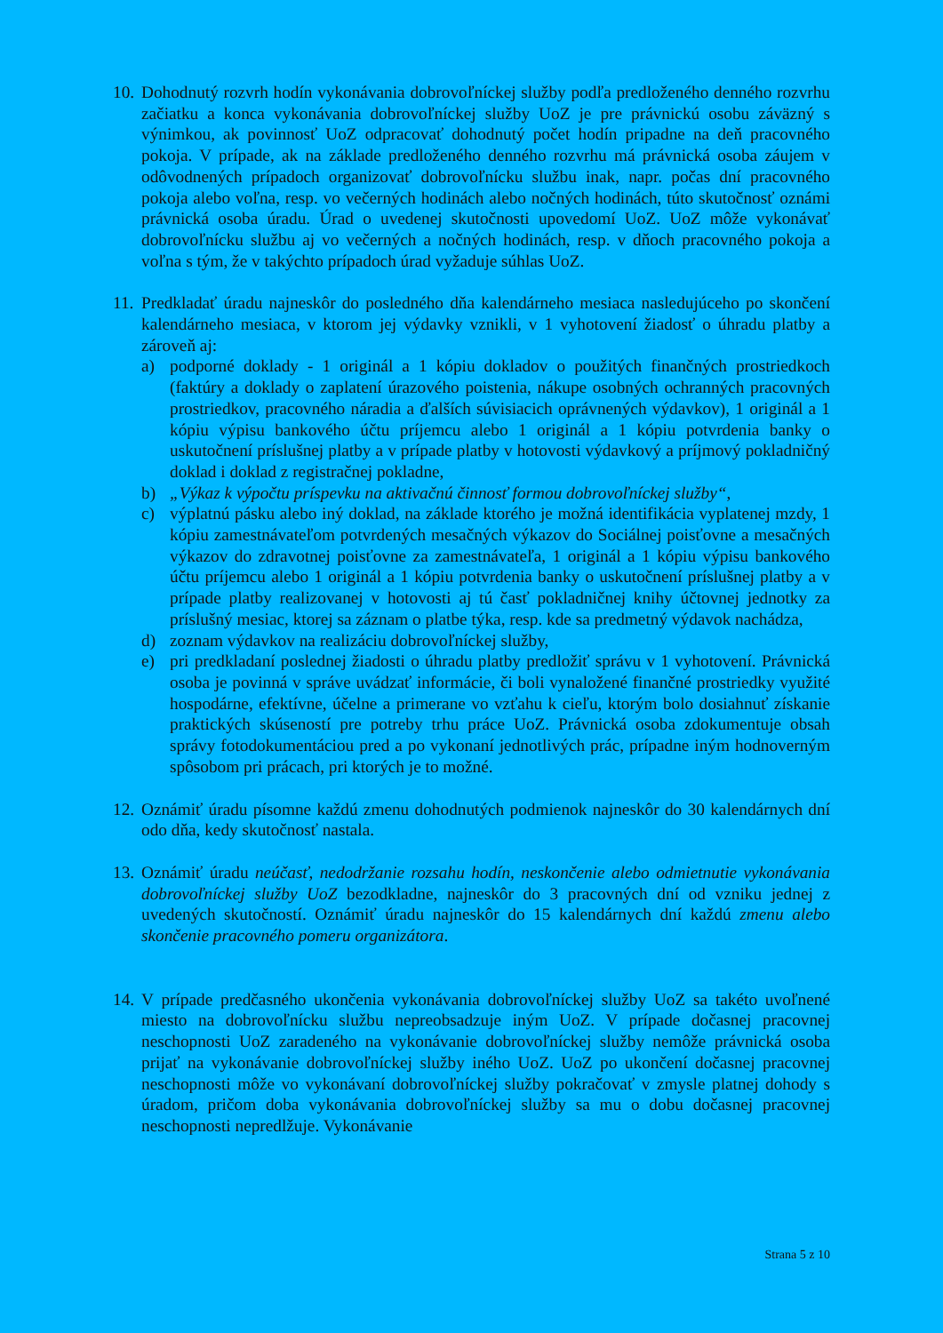10.
Dohodnutý rozvrh hodín vykonávania dobrovoľníckej služby podľa predloženého denného rozvrhu začiatku a konca vykonávania dobrovoľníckej služby UoZ je pre právnickú osobu záväzný s výnimkou, ak povinnosť UoZ odpracovať dohodnutý počet hodín pripadne na deň pracovného pokoja. V prípade, ak na základe predloženého denného rozvrhu má právnická osoba záujem v odôvodnených prípadoch organizovať dobrovoľnícku službu inak, napr. počas dní pracovného pokoja alebo voľna, resp. vo večerných hodinách alebo nočných hodinách, túto skutočnosť oznámi právnická osoba úradu. Úrad o uvedenej skutočnosti upovedomí UoZ. UoZ môže vykonávať dobrovoľnícku službu aj vo večerných a nočných hodinách, resp. v dňoch pracovného pokoja a voľna s tým, že v takýchto prípadoch úrad vyžaduje súhlas UoZ.
11.
Predkladať úradu najneskôr do posledného dňa kalendárneho mesiaca nasledujúceho po skončení kalendárneho mesiaca, v ktorom jej výdavky vznikli, v 1 vyhotovení žiadosť o úhradu platby a zároveň aj:
a) podporné doklady - 1 originál a 1 kópiu dokladov o použitých finančných prostriedkoch (faktúry a doklady o zaplatení úrazového poistenia, nákupe osobných ochranných pracovných prostriedkov, pracovného náradia a ďalších súvisiacich oprávnených výdavkov), 1 originál a 1 kópiu výpisu bankového účtu príjemcu alebo 1 originál a 1 kópiu potvrdenia banky o uskutočnení príslušnej platby a v prípade platby v hotovosti výdavkový a príjmový pokladničný doklad i doklad z registračnej pokladne,
b) „Výkaz k výpočtu príspevku na aktivačnú činnosť formou dobrovoľníckej služby“,
c) výplatnú pásku alebo iný doklad, na základe ktorého je možná identifikácia vyplatenej mzdy, 1 kópiu zamestnávateľom potvrdených mesačných výkazov do Sociálnej poisťovne a mesačných výkazov do zdravotnej poisťovne za zamestnávateľa, 1 originál a 1 kópiu výpisu bankového účtu príjemcu alebo 1 originál a 1 kópiu potvrdenia banky o uskutočnení príslušnej platby a v prípade platby realizovanej v hotovosti aj tú časť pokladničnej knihy účtovnej jednotky za príslušný mesiac, ktorej sa záznam o platbe týka, resp. kde sa predmetný výdavok nachádza,
d) zoznam výdavkov na realizáciu dobrovoľníckej služby,
e) pri predkladaní poslednej žiadosti o úhradu platby predložiť správu v 1 vyhotovení. Právnická osoba je povinná v správe uvádzať informácie, či boli vynaložené finančné prostriedky využité hospodárne, efektívne, účelne a primerane vo vzťahu k cieľu, ktorým bolo dosiahnuť získanie praktických skúseností pre potreby trhu práce UoZ. Právnická osoba zdokumentuje obsah správy fotodokumentáciou pred a po vykonaní jednotlivých prác, prípadne iným hodnoverným spôsobom pri prácach, pri ktorých je to možné.
12.
Oznámiť úradu písomne každú zmenu dohodnutých podmienok najneskôr do 30 kalendárnych dní odo dňa, kedy skutočnosť nastala.
13.
Oznámiť úradu neúčasť, nedodržanie rozsahu hodín, neskončenie alebo odmietnutie vykonávania dobrovoľníckej služby UoZ bezodkladne, najneskôr do 3 pracovných dní od vzniku jednej z uvedených skutočností. Oznámiť úradu najneskôr do 15 kalendárnych dní každú zmenu alebo skončenie pracovného pomeru organizátora.
14.
V prípade predčasného ukončenia vykonávania dobrovoľníckej služby UoZ sa takéto uvoľnené miesto na dobrovoľnícku službu nepreobsadzuje iným UoZ. V prípade dočasnej pracovnej neschopnosti UoZ zaradeného na vykonávanie dobrovoľníckej služby nemôže právnická osoba prijať na vykonávanie dobrovoľníckej služby iného UoZ. UoZ po ukončení dočasnej pracovnej neschopnosti môže vo vykonávaní dobrovoľníckej služby pokračovať v zmysle platnej dohody s úradom, pričom doba vykonávania dobrovoľníckej služby sa mu o dobu dočasnej pracovnej neschopnosti nepredlžuje. Vykonávanie
Strana 5 z 10